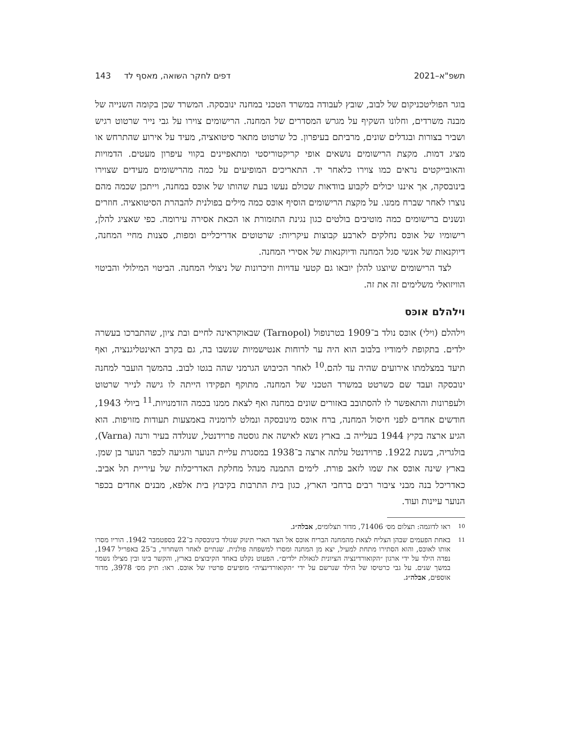תשפ"א–2021 דפים לחקר השואה, מאסף לד 143
בוגר הפוליטכניקום של לבוב, שובץ לעבודה במשרד הטכני במחנה ינובסקה. המשרד שכן בקומה השנייה של מבנה משרדים, וחלונו השקיף על מגרש המסדרים של המחנה. הרישומים צוירו על גבי נייר שרטוט רגיש ושביר בצורות ובגדלים שונים, מרביתם בעיפרון. כל שרטוט מתאר סיטואציה, מעיד על אירוע שהתרחש או מציג דמות. מקצת הרישומים נושאים אופי קריקטוריסטי ומתאפיינים בקווי עיפרון מעטים. הדמויות והאובייקטים נראים כמו צוירו כלאחר יד. התאריכים המופיעים על כמה מהרישומים מעידים שצוירו בינובסקה, אך איננו יכולים לקבוע בוודאות שכולם נעשו בעת שהותו של אוכּס במחנה, וייתכן שכמה מהם נוצרו לאחר שברח ממנו. על מקצת הרישומים הוסיף אוכּס כמה מילים בפולנית להבהרת הסיטואציה. חוזרים ונשנים ברישומים כמה מוטיבים בולטים כגון נגינת התזמורת או הכאת אסירה עירומה. כפי שאציג להלן, רישומיו של אוכּס נחלקים לארבע קבוצות עיקריות: שרטוטים אדריכליים ומפות, סצנות מחיי המחנה, דיוקנאות של אנשי סגל המחנה ודיוקנאות של אסירי המחנה.
לצד הרישומים שיוצגו להלן יובאו גם קטעי עדויות וזיכרונות של ניצולי המחנה. הביטוי המילולי והביטוי הוויזואלי משלימים זה את זה.
וילהלם אוכּס
וילהלם (וילי) אוכּס נולד ב־1909 בטרנופול (Tarnopol) שבאוקראינה לחיים ובת ציון, שהתברכו בעשרה ילדים. בתקופת לימודיו בלבוב הוא היה ער לרוחות אנטישמיות שנשבו בה, גם בקרב האינטליגנציה, ואף תיעד במצלמתו אירועים שהיה עד להם.<sup>10</sup> לאחר הכיבוש הגרמני שהה בגטו לבוב. בהמשך הועבר למחנה ינובסקה ועבד שם כשרטט במשרד הטכני של המחנה. מתוקף תפקידו הייתה לו גישה לנייר שרטוט ולעפרונות והתאפשר לו להסתובב באזורים שונים במחנה ואף לצאת ממנו בכמה הזדמנויות.<sup>11</sup> ביולי 1943, חודשים אחדים לפני חיסול המחנה, ברח אוכּס מינובסקה ונמלט לרומניה באמצעות תעודות מזויפות. הוא הגיע ארצה בקיץ 1944 בעלייה ב. בארץ נשא לאישה את גוסטה פרוידנטל, שנולדה בעיר ורנה (Varna), בולגריה, בשנת 1922. פרוידנטל עלתה ארצה ב־1938 במסגרת עליית הנוער והגיעה לכפר הנוער בן שמן. בארץ שינה אוכּס את שמו לזאב פורת. לימים התמנה מנהל מחלקת האדריכלות של עיריית תל אביב. כאדריכל בנה מבני ציבור רבים ברחבי הארץ, כגון בית התרבות בקיבוץ בית אלפא, מבנים אחדים בכפר הנוער עיינות ועוד.
10
ראו לדוגמה: תצלום מס׳ 71406, מדור תצלומים, אבלה״ג.
11
באחת הפעמים שבהן הצליח לצאת מהמחנה הבריח אוכּס אל הצד הארי תינוק שנולד בינובסקה ב־22 בספטמבר 1942. הוריו מסרו אותו לאוכּס, והוא הסתירו מתחת למעיל, יצא מן המחנה ומסרו למשפחה פולנית. שנתיים לאחר השחרור, ב־25 באפריל 1947, נפדה הילד על ידי ארגון ״הקואורדינציה הציונית לגאולת ילדים״. הפעוט נקלט באחד הקיבוצים בארץ, והקשר בינו ובין מצילו נשמר במשך שנים. על גבי כרטיסו של הילד שנרשם על ידי ״הקואורדינציה״ מופיעים פרטיו של אוכּס. ראו: תיק מס׳ 3978, מדור אוספים, אבלה״ג.